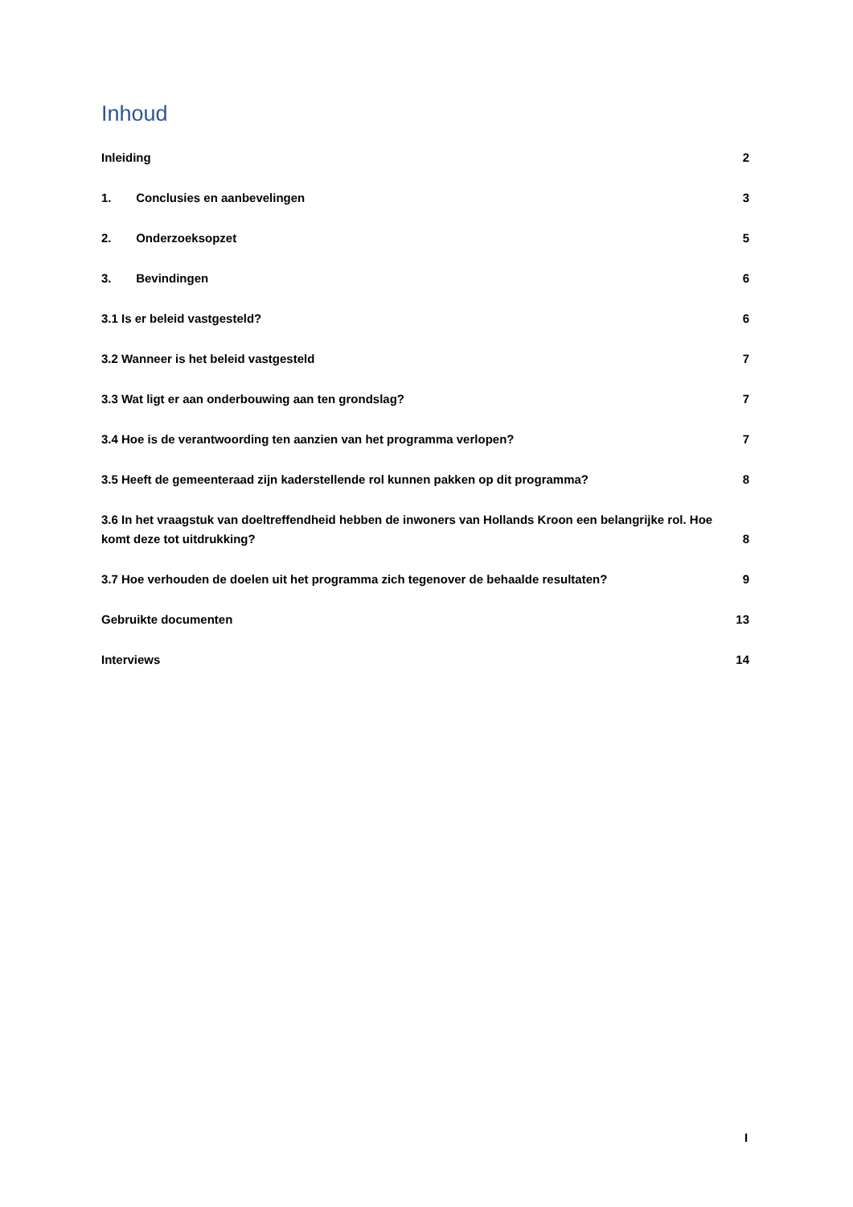Inhoud
Inleiding 2
1. Conclusies en aanbevelingen 3
2. Onderzoeksopzet 5
3. Bevindingen 6
3.1 Is er beleid vastgesteld? 6
3.2 Wanneer is het beleid vastgesteld 7
3.3 Wat ligt er aan onderbouwing aan ten grondslag? 7
3.4 Hoe is de verantwoording ten aanzien van het programma verlopen? 7
3.5 Heeft de gemeenteraad zijn kaderstellende rol kunnen pakken op dit programma? 8
3.6 In het vraagstuk van doeltreffendheid hebben de inwoners van Hollands Kroon een belangrijke rol. Hoe komt deze tot uitdrukking? 8
3.7 Hoe verhouden de doelen uit het programma zich tegenover de behaalde resultaten? 9
Gebruikte documenten 13
Interviews 14
I